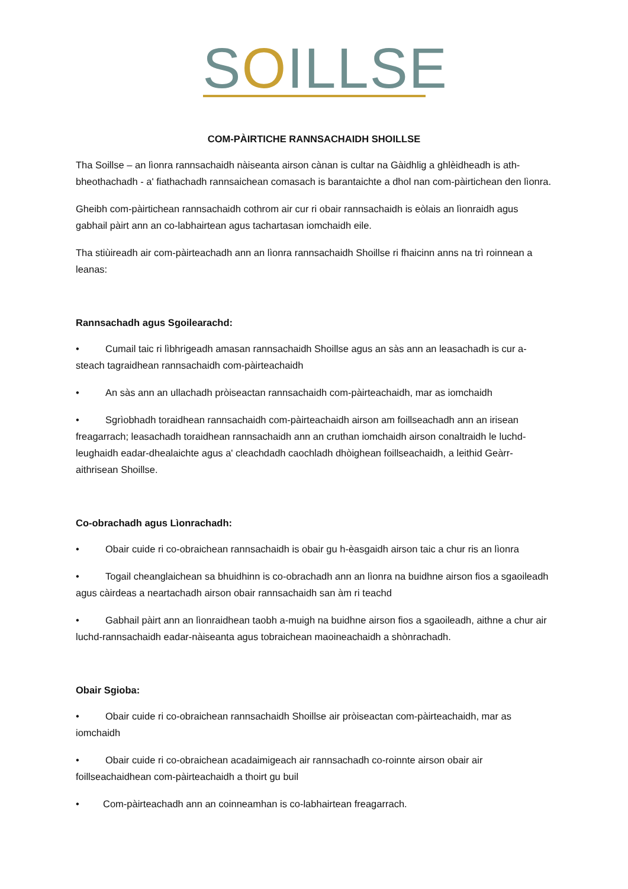SOILLSE
COM-PÀIRTICHE RANNSACHAIDH SHOILLSE
Tha Soillse – an lìonra rannsachaidh nàiseanta airson cànan is cultar na Gàidhlig a ghlèidheadh is ath-bheothachadh - a' fiathachadh rannsaichean comasach is barantaichte a dhol nan com-pàirtichean den lìonra.
Gheibh com-pàirtichean rannsachaidh cothrom air cur ri obair rannsachaidh is eòlais an lìonraidh agus gabhail pàirt ann an co-labhairtean agus tachartasan iomchaidh eile.
Tha stiùireadh air com-pàirteachadh ann an lìonra rannsachaidh Shoillse ri fhaicinn anns na trì roinnean a leanas:
Rannsachadh agus Sgoilearachd:
• Cumail taic ri lìbhrigeadh amasan rannsachaidh Shoillse agus an sàs ann an leasachadh is cur a-steach tagraidhean rannsachaidh com-pàirteachaidh
• An sàs ann an ullachadh pròiseactan rannsachaidh com-pàirteachaidh, mar as iomchaidh
• Sgrìobhadh toraidhean rannsachaidh com-pàirteachaidh airson am foillseachadh ann an irisean freagarrach; leasachadh toraidhean rannsachaidh ann an cruthan iomchaidh airson conaltraidh le luchd-leughaidh eadar-dhealaichte agus a' cleachdadh caochladh dhòighean foillseachaidh, a leithid Geàrr-aithrisean Shoillse.
Co-obrachadh agus Lìonrachadh:
• Obair cuide ri co-obraichean rannsachaidh is obair gu h-èasgaidh airson taic a chur ris an lìonra
• Togail cheanglaichean sa bhuidhinn is co-obrachadh ann an lìonra na buidhne airson fios a sgaoileadh agus càirdeas a neartachadh airson obair rannsachaidh san àm ri teachd
• Gabhail pàirt ann an lìonraidhean taobh a-muigh na buidhne airson fios a sgaoileadh, aithne a chur air luchd-rannsachaidh eadar-nàiseanta agus tobraichean maoineachaidh a shònrachadh.
Obair Sgioba:
• Obair cuide ri co-obraichean rannsachaidh Shoillse air pròiseactan com-pàirteachaidh, mar as iomchaidh
• Obair cuide ri co-obraichean acadaimigeach air rannsachadh co-roinnte airson obair air foillseachaidhean com-pàirteachaidh a thoirt gu buil
• Com-pàirteachadh ann an coinneamhan is co-labhairtean freagarrach.